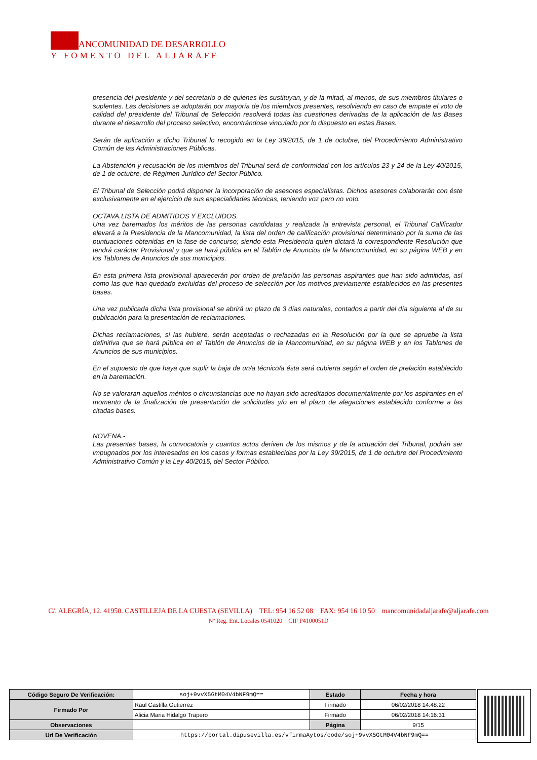ANCOMUNIDAD DE DESARROLLO
Y FOMENTO DEL ALJARAFE
presencia del presidente y del secretario o de quienes les sustituyan, y de la mitad, al menos, de sus miembros titulares o suplentes. Las decisiones se adoptarán por mayoría de los miembros presentes, resolviendo en caso de empate el voto de calidad del presidente del Tribunal de Selección resolverá todas las cuestiones derivadas de la aplicación de las Bases durante el desarrollo del proceso selectivo, encontrándose vinculado por lo dispuesto en estas Bases.
Serán de aplicación a dicho Tribunal lo recogido en la Ley 39/2015, de 1 de octubre, del Procedimiento Administrativo Común de las Administraciones Públicas.
La Abstención y recusación de los miembros del Tribunal será de conformidad con los artículos 23 y 24 de la Ley 40/2015, de 1 de octubre, de Régimen Jurídico del Sector Público.
El Tribunal de Selección podrá disponer la incorporación de asesores especialistas. Dichos asesores colaborarán con éste exclusivamente en el ejercicio de sus especialidades técnicas, teniendo voz pero no voto.
OCTAVA.LISTA DE ADMITIDOS Y EXCLUIDOS.
Una vez baremados los méritos de las personas candidatas y realizada la entrevista personal, el Tribunal Calificador elevará a la Presidencia de la Mancomunidad, la lista del orden de calificación provisional determinado por la suma de las puntuaciones obtenidas en la fase de concurso; siendo esta Presidencia quien dictará la correspondiente Resolución que tendrá carácter Provisional y que se hará pública en el Tablón de Anuncios de la Mancomunidad, en su página WEB y en los Tablones de Anuncios de sus municipios.
En esta primera lista provisional aparecerán por orden de prelación las personas aspirantes que han sido admitidas, así como las que han quedado excluidas del proceso de selección por los motivos previamente establecidos en las presentes bases.
Una vez publicada dicha lista provisional se abrirá un plazo de 3 días naturales, contados a partir del día siguiente al de su publicación para la presentación de reclamaciones.
Dichas reclamaciones, si las hubiere, serán aceptadas o rechazadas en la Resolución por la que se apruebe la lista definitiva que se hará pública en el Tablón de Anuncios de la Mancomunidad, en su página WEB y en los Tablones de Anuncios de sus municipios.
En el supuesto de que haya que suplir la baja de un/a técnico/a ésta será cubierta según el orden de prelación establecido en la baremación.
No se valoraran aquellos méritos o circunstancias que no hayan sido acreditados documentalmente por los aspirantes en el momento de la finalización de presentación de solicitudes y/o en el plazo de alegaciones establecido conforme a las citadas bases.
NOVENA.-
Las presentes bases, la convocatoria y cuantos actos deriven de los mismos y de la actuación del Tribunal, podrán ser impugnados por los interesados en los casos y formas establecidas por la Ley 39/2015, de 1 de octubre del Procedimiento Administrativo Común y la Ley 40/2015, del Sector Público.
C/. ALEGRÍA, 12. 41950. CASTILLEJA DE LA CUESTA (SEVILLA) TEL: 954 16 52 08 FAX: 954 16 10 50 mancomunidadaljarafe@aljarafe.com
Nº Reg. Ent. Locales 0541020 CIF P4100051D
| Código Seguro De Verificación: | soj+9vvX5GtM04V4bNF9mQ== | Estado | Fecha y hora |
| Firmado Por | Raul Castilla Gutierrez | Firmado | 06/02/2018 14:48:22 |
| | Alicia Maria Hidalgo Trapero | Firmado | 06/02/2018 14:16:31 |
| Observaciones | | Página | 9/15 |
| Url De Verificación | https://portal.dipusevilla.es/vfirmaAytos/code/soj+9vvX5GtM04V4bNF9mQ== | | |